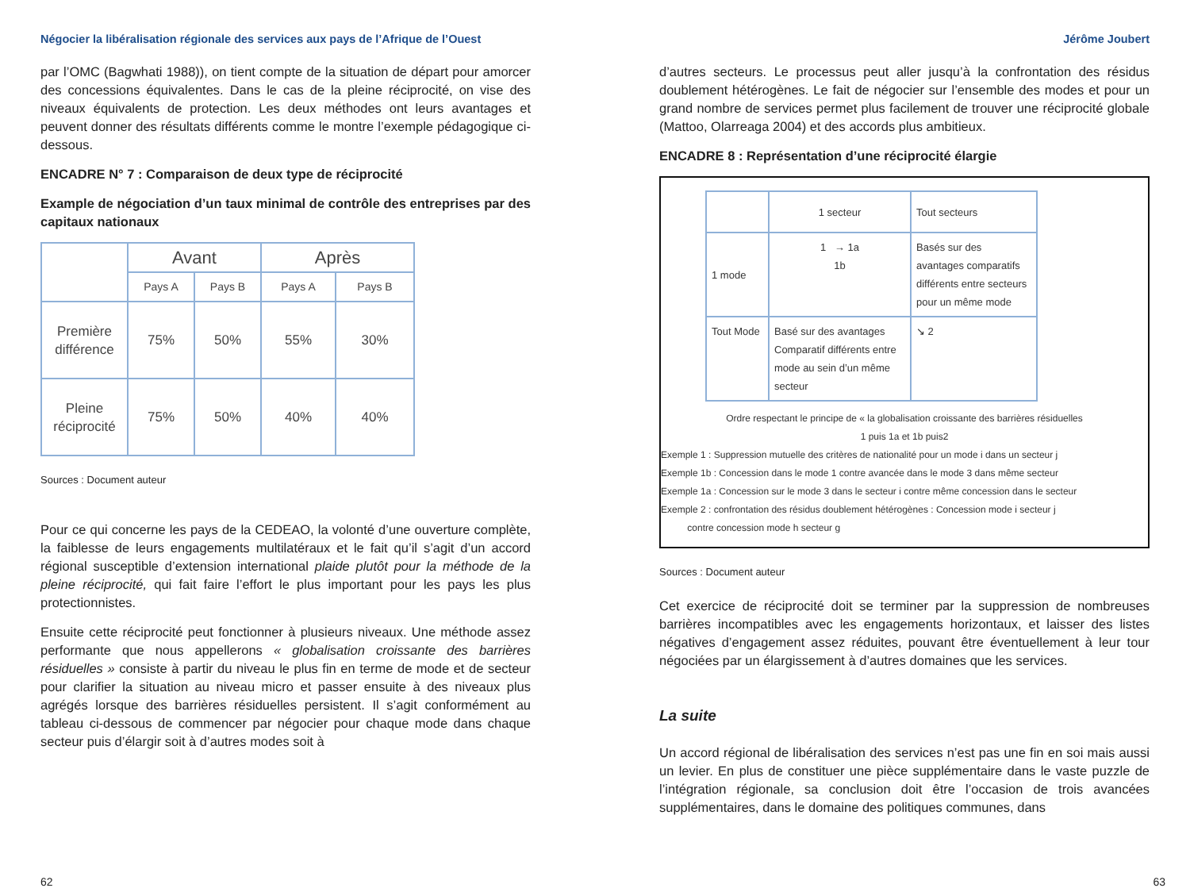Négocier la libéralisation régionale des services aux pays de l’Afrique de l’Ouest
par l’OMC (Bagwhati 1988)), on tient compte de la situation de départ pour amorcer des concessions équivalentes. Dans le cas de la pleine réciprocité, on vise des niveaux équivalents de protection. Les deux méthodes ont leurs avantages et peuvent donner des résultats différents comme le montre l’exemple pédagogique ci-dessous.
ENCADRE N° 7 : Comparaison de deux type de réciprocité
Example de négociation d’un taux minimal de contrôle des entreprises par des capitaux nationaux
| | Avant | | Après | |
| | Pays A | Pays B | Pays A | Pays B |
| Première différence | 75% | 50% | 55% | 30% |
| Pleine réciprocité | 75% | 50% | 40% | 40% |
Sources : Document auteur
Pour ce qui concerne les pays de la CEDEAO, la volonté d’une ouverture complète, la faiblesse de leurs engagements multilatéraux et le fait qu’il s’agit d’un accord régional susceptible d’extension international plaide plutôt pour la méthode de la pleine réciprocité, qui fait faire l’effort le plus important pour les pays les plus protectionnistes.
Ensuite cette réciprocité peut fonctionner à plusieurs niveaux. Une méthode assez performante que nous appellerons « globalisation croissante des barrières résiduelles » consiste à partir du niveau le plus fin en terme de mode et de secteur pour clarifier la situation au niveau micro et passer ensuite à des niveaux plus agrégés lorsque des barrières résiduelles persistent. Il s’agit conformément au tableau ci-dessous de commencer par négocier pour chaque mode dans chaque secteur puis d’élargir soit à d’autres modes soit à
Jérôme Joubert
d’autres secteurs. Le processus peut aller jusqu’à la confrontation des résidus doublement hétérogènes. Le fait de négocier sur l’ensemble des modes et pour un grand nombre de services permet plus facilement de trouver une réciprocité globale (Mattoo, Olarreaga 2004) et des accords plus ambitieux.
ENCADRE 8 : Représentation d’une réciprocité élargie
| | 1 secteur | Tout secteurs |
| 1 mode | 1 → 1a 1b | Basés sur des avantages comparatifs différents entre secteurs pour un même mode |
| Tout Mode | Basé sur des avantages Comparatif différents entre mode au sein d’un même secteur | ↘ 2 |
Ordre respectant le principe de « la globalisation croissante des barrières résiduelles
1 puis 1a et 1b puis2
Exemple 1 : Suppression mutuelle des critères de nationalité pour un mode i dans un secteur j
Exemple 1b : Concession dans le mode 1 contre avancée dans le mode 3 dans même secteur
Exemple 1a : Concession sur le mode 3 dans le secteur i contre même concession dans le secteur
Exemple 2 : confrontation des résidus doublement hétérogènes : Concession mode i secteur j
contre concession mode h secteur g
Sources : Document auteur
Cet exercice de réciprocité doit se terminer par la suppression de nombreuses barrières incompatibles avec les engagements horizontaux, et laisser des listes négatives d’engagement assez réduites, pouvant être éventuellement à leur tour négociées par un élargissement à d’autres domaines que les services.
La suite
Un accord régional de libéralisation des services n’est pas une fin en soi mais aussi un levier. En plus de constituer une pièce supplémentaire dans le vaste puzzle de l’intégration régionale, sa conclusion doit être l’occasion de trois avancées supplémentaires, dans le domaine des politiques communes, dans
62 63